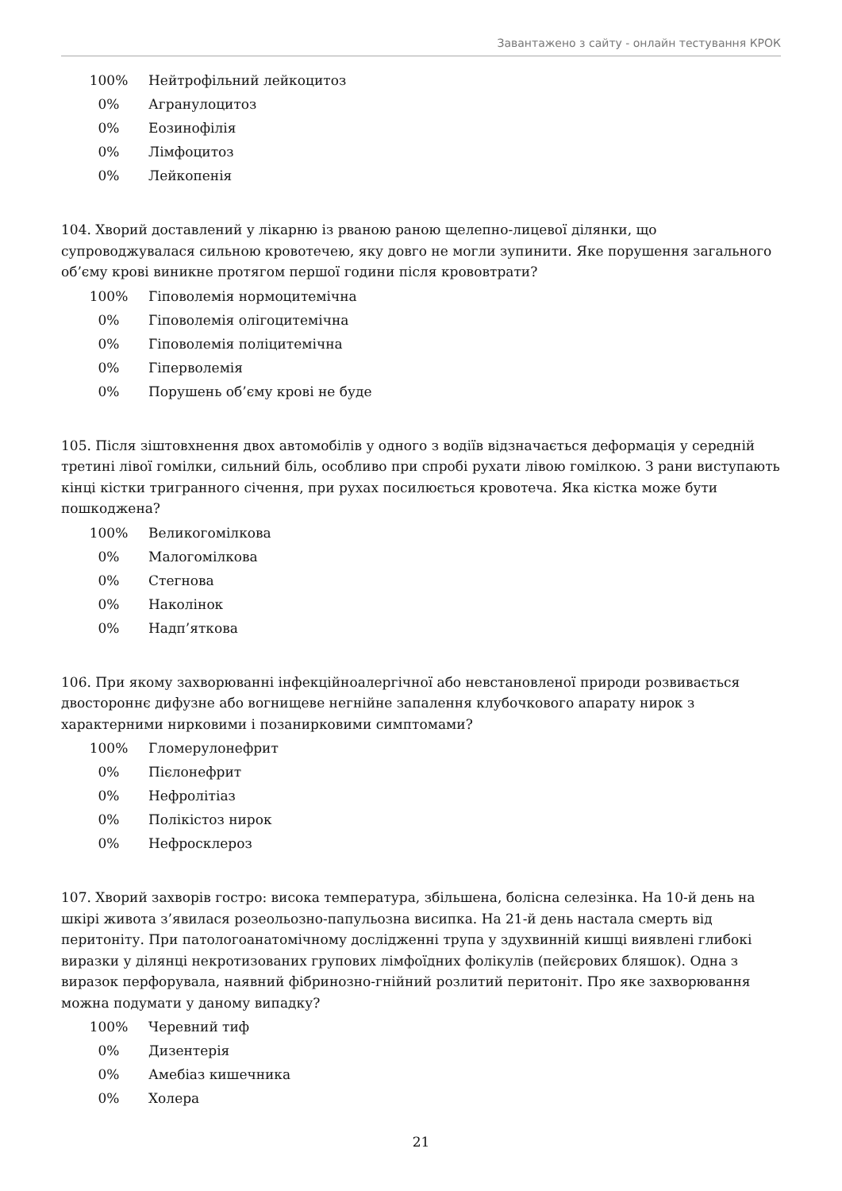Завантажено з сайту - онлайн тестування КРОК
| 100% | Нейтрофільний лейкоцитоз |
| 0% | Агранулоцитоз |
| 0% | Еозинофілія |
| 0% | Лімфоцитоз |
| 0% | Лейкопенія |
104. Хворий доставлений у лікарню із рваною раною щелепно-лицевої ділянки, що супроводжувалася сильною кровотечею, яку довго не могли зупинити. Яке порушення загального об’єму крові виникне протягом першої години після крововтрати?
| 100% | Гіповолемія нормоцитемічна |
| 0% | Гіповолемія олігоцитемічна |
| 0% | Гіповолемія поліцитемічна |
| 0% | Гіперволемія |
| 0% | Порушень об’єму крові не буде |
105. Після зіштовхнення двох автомобілів у одного з водіїв відзначається деформація у середній третині лівої гомілки, сильний біль, особливо при спробі рухати лівою гомілкою. З рани виступають кінці кістки тригранного січення, при рухах посилюється кровотеча. Яка кістка може бути пошкоджена?
| 100% | Великогомілкова |
| 0% | Малогомілкова |
| 0% | Стегнова |
| 0% | Наколінок |
| 0% | Надп’яткова |
106. При якому захворюванні інфекційноалергічної або невстановленої природи розвивається двостороннє дифузне або вогнищеве негнійне запалення клубочкового апарату нирок з характерними нирковими і позанирковими симптомами?
| 100% | Гломерулонефрит |
| 0% | Пієлонефрит |
| 0% | Нефролітіаз |
| 0% | Полікістоз нирок |
| 0% | Нефросклероз |
107. Хворий захворів гостро: висока температура, збільшена, болісна селезінка. На 10-й день на шкірі живота з’явилася розеольозно-папульозна висипка. На 21-й день настала смерть від перитоніту. При патологоанатомічному дослідженні трупа у здухвинній кишці виявлені глибокі виразки у ділянці некротизованих групових лімфоїдних фолікулів (пейєрових бляшок). Одна з виразок перфорувала, наявний фібринозно-гнійний розлитий перитоніт. Про яке захворювання можна подумати у даному випадку?
| 100% | Черевний тиф |
| 0% | Дизентерія |
| 0% | Амебіаз кишечника |
| 0% | Холера |
21